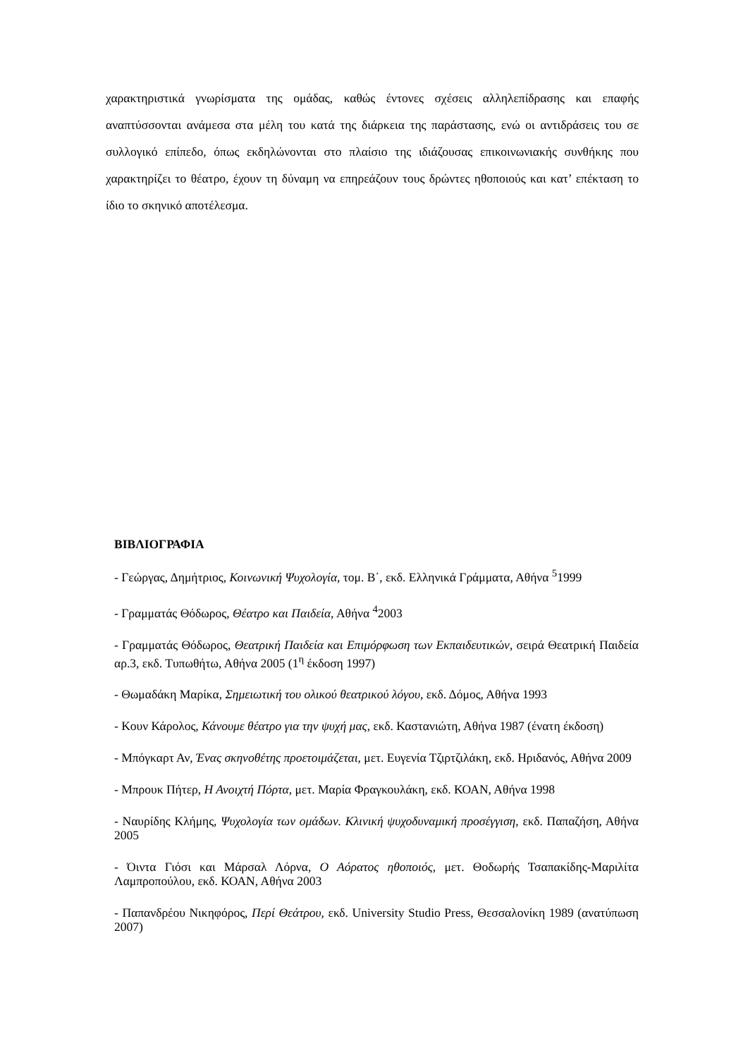χαρακτηριστικά γνωρίσματα της ομάδας, καθώς έντονες σχέσεις αλληλεπίδρασης και επαφής αναπτύσσονται ανάμεσα στα μέλη του κατά της διάρκεια της παράστασης, ενώ οι αντιδράσεις του σε συλλογικό επίπεδο, όπως εκδηλώνονται στο πλαίσιο της ιδιάζουσας επικοινωνιακής συνθήκης που χαρακτηρίζει το θέατρο, έχουν τη δύναμη να επηρεάζουν τους δρώντες ηθοποιούς και κατ’ επέκταση το ίδιο το σκηνικό αποτέλεσμα.
ΒΙΒΛΙΟΓΡΑΦΙΑ
- Γεώργας, Δημήτριος, Κοινωνική Ψυχολογία, τομ. Β΄, εκδ. Ελληνικά Γράμματα, Αθήνα <sup>5</sup>1999
- Γραμματάς Θόδωρος, Θέατρο και Παιδεία, Αθήνα <sup>4</sup>2003
- Γραμματάς Θόδωρος, Θεατρική Παιδεία και Επιμόρφωση των Εκπαιδευτικών, σειρά Θεατρική Παιδεία αρ.3, εκδ. Τυπωθήτω, Αθήνα 2005 (1<sup>η</sup> έκδοση 1997)
- Θωμαδάκη Μαρίκα, Σημειωτική του ολικού θεατρικού λόγου, εκδ. Δόμος, Αθήνα 1993
- Κουν Κάρολος, Κάνουμε θέατρο για την ψυχή μας, εκδ. Καστανιώτη, Αθήνα 1987 (ένατη έκδοση)
- Μπόγκαρτ Αν, Ένας σκηνοθέτης προετοιμάζεται, μετ. Ευγενία Τζιρτζιλάκη, εκδ. Ηριδανός, Αθήνα 2009
- Μπρουκ Πήτερ, Η Ανοιχτή Πόρτα, μετ. Μαρία Φραγκουλάκη, εκδ. ΚΟΑΝ, Αθήνα 1998
- Ναυρίδης Κλήμης, Ψυχολογία των ομάδων. Κλινική ψυχοδυναμική προσέγγιση, εκδ. Παπαζήση, Αθήνα 2005
- Όιντα Γιόσι και Μάρσαλ Λόρνα, Ο Αόρατος ηθοποιός, μετ. Θοδωρής Τσαπακίδης-Μαριλίτα Λαμπροπούλου, εκδ. ΚΟΑΝ, Αθήνα 2003
- Παπανδρέου Νικηφόρος, Περί Θεάτρου, εκδ. University Studio Press, Θεσσαλονίκη 1989 (ανατύπωση 2007)